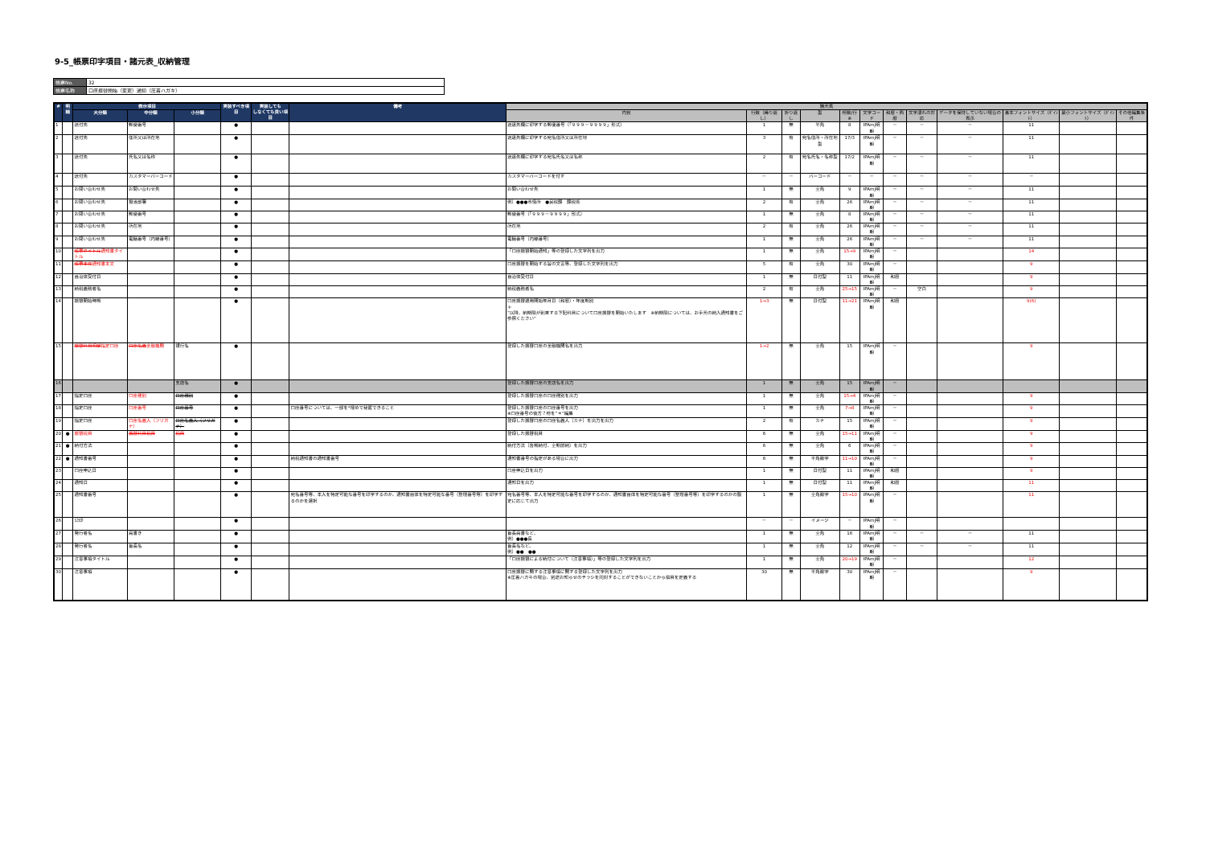9-5_帳票印字項目・諸元表_収納管理
| 帳票No. | 32 |
| 帳票名称 | 口座振替開始（変更）通知（圧着ハガキ） |
| # | 明細 | 表示項目 | | | 実装すべき項目 | 実装しても しなくても良い項目 | 備考 | 諸元表 | | | | | | | | | | | |
| --- | --- | --- | --- | --- | --- | --- | --- | --- | --- | --- | --- | --- | --- | --- | --- | --- | --- | --- | --- |
| | | 大分類 | 中分類 | 小分類 | | | | 内容 | 行数（繰り返し） | 折り返し | 型 | 桁数/行※ | 文字コード | 和暦・西暦 | 文字溢れの対応 | データを保持していない場合の表示 | 基本フォントサイズ（ﾎﾟｲﾝﾄ） | 最小フォントサイズ（ﾎﾟｲﾝﾄ） | その他編集条件 |
| 1 | | 送付先 | 郵便番号 | | ● | | | 送達先欄に印字する郵便番号（「９９９－９９９９」形式） | 1 | 無 | 半角 | 8 | IPAmj明朝 | － | － | － | 11 | | |
| 2 | | 送付先 | 住所又は所在地 | | ● | | | 送達先欄に印字する宛名住所又は所在地 | 3 | 有 | 宛名住所・所在地型 | 17/3 | IPAmj明朝 | － | － | － | 11 | | |
| 3 | | 送付先 | 氏名又は名称 | | ● | | | 送達先欄に印字する宛名氏名又は名称 | 2 | 有 | 宛名氏名・名称型 | 17/2 | IPAmj明朝 | － | － | － | 11 | | |
| 4 | | 送付先 | カスタマーバーコード | | ● | | | カスタマーバーコードを付す | － | － | バーコード | － | － | － | － | － | － | | |
| 5 | | お問い合わせ先 | お問い合わせ先 | | ● | | | お問い合わせ先 | 1 | 無 | 全角 | 9 | IPAmj明朝 | － | － | － | 11 | | |
| 6 | | お問い合わせ先 | 担当部署 | | ● | | | 例）●●●市役所 ●民税課 課税係 | 2 | 有 | 全角 | 26 | IPAmj明朝 | － | － | － | 11 | | |
| 7 | | お問い合わせ先 | 郵便番号 | | ● | | | 郵便番号（「９９９－９９９９」形式） | 1 | 無 | 全角 | 8 | IPAmj明朝 | － | － | － | 11 | | |
| 8 | | お問い合わせ先 | 所在地 | | ● | | | 所在地 | 2 | 有 | 全角 | 26 | IPAmj明朝 | － | － | － | 11 | | |
| 9 | | お問い合わせ先 | 電話番号（内線番号） | | ● | | | 電話番号（内線番号） | 1 | 無 | 全角 | 26 | IPAmj明朝 | － | － | － | 11 | | |
| 10 | | 帳票タイトル 通知書タイトル | | | ● | | | 「口座振替開始通知」等の登録した文字列を出力 | 1 | 無 | 全角 | 15→9 | IPAmj明朝 | － | | | 14 | | |
| 11 | | 帳票本文 通知書本文 | | | ● | | | 口座振替を開始する旨の文言等、登録した文字列を出力 | 5 | 有 | 全角 | 30 | IPAmj明朝 | － | | | 9 | | |
| 12 | | 自治体受付日 | | | ● | | | 自治体受付日 | 1 | 無 | 日付型 | 11 | IPAmj明朝 | 和暦 | | | 9 | | |
| 13 | | 納税義務者名 | | | ● | | | 納税義務者名 | 2 | 有 | 全角 | 25→15 | IPAmj明朝 | － | 空白 | | 9 | | |
| 14 | | 振替開始時期 | | | ● | | | 口座振替適用開始年月日（和暦）・年度期別 ＋ ”以降、納期限が到来する下記科目について口座振替を開始いたします ※納期限については、お手元の納入通知書をご参照ください” | 1→3 | 無 | 日付型 | 11→21 | IPAmj明朝 | 和暦 | | | 9(6) | | |
| 15 | | 振替科目明細 指定口座 | 口座名義 金融機関 | 銀行名 | ● | | | 登録した振替口座の金融機関名を出力 | 1→2 | 無 | 全角 | 15 | IPAmj明朝 | － | | | 9 | | |
| 16 | | | | 支店名 | ● | | | 登録した振替口座の支店名を出力 | 1 | 無 | 全角 | 15 | IPAmj明朝 | － | | | | | |
| 17 | | 指定口座 | 口座種別 | 口座種別 | ● | | | 登録した振替口座の口座種別を出力 | 1 | 無 | 全角 | 15→4 | IPAmj明朝 | － | | | 9 | | |
| 18 | | 指定口座 | 口座番号 | 口座番号 | ● | | 口座番号については、一部を*埋めで秘匿できること | 登録した振替口座の口座番号を出力 ※口座番号の後方？桁を”＊”編集 | 1 | 無 | 全角 | 7→8 | IPAmj明朝 | － | | | 9 | | |
| 19 | | 指定口座 | 口座名義人（フリガナ） | 口座名義人（フリガナ） | ● | | | 登録した振替口座の口座名義人（カナ）を出力を出力 | 2 | 有 | カナ | 15 | IPAmj明朝 | － | | | 9 | | |
| 20 | ● | 振替税目 | 振替科目税目 | 税目 | ● | | | 登録した振替税目 | 6 | 無 | 全角 | 15→11 | IPAmj明朝 | － | | | 9 | | |
| 21 | ● | 納付方法 | | | ● | | | 納付方法（各期納付、全期前納）を出力 | 6 | 無 | 全角 | 6 | IPAmj明朝 | － | | | 9 | | |
| 22 | ● | 通知書番号 | | | ● | | 納税通知書の通知書番号 | 通知書番号の指定がある場合に出力 | 6 | 無 | 半角数字 | 11→10 | IPAmj明朝 | － | | | 9 | | |
| 23 | | 口座申込日 | | | ● | | | 口座申込日を出力 | 1 | 無 | 日付型 | 11 | IPAmj明朝 | 和暦 | | | 9 | | |
| 24 | | 通知日 | | | ● | | | 通知日を出力 | 1 | 無 | 日付型 | 11 | IPAmj明朝 | 和暦 | | | 11 | | |
| 25 | | 通知書番号 | | | ● | | 宛名番号等、本人を特定可能な番号を印字するのか、通知書自体を特定可能な番号（整理番号等）を印字するのかを選択 | 宛名番号等、本人を特定可能な番号を印字するのか、通知書自体を特定可能な番号（整理番号等）を印字するのかの設定に応じて出力 | 1 | 無 | 全角数字 | 15→10 | IPAmj明朝 | － | | | 11 | | |
| 26 | | 公印 | | | ● | | | | － | － | イメージ | － | IPAmj明朝 | － | | | | | |
| 27 | | 発行者名 | 肩書き | | ● | | | 首長肩書など。 例）●●●長 | 1 | 無 | 全角 | 16 | IPAmj明朝 | － | － | － | 11 | | |
| 28 | | 発行者名 | 首長名 | | ● | | | 首長名など。 例）●● ●● | 1 | 無 | 全角 | 12 | IPAmj明朝 | － | － | － | 11 | | |
| 29 | | 注意事項タイトル | | | ● | | | 「口座振替による納付について（注意事項）」等の登録した文字列を出力 | 1 | 無 | 全角 | 20→19 | IPAmj明朝 | － | | | 12 | | |
| 30 | | 注意事項 | | | ● | | | 口座振替に関する注意事項に関する登録した文字列を出力 ※圧着ハガキの場合、別途お知らせのチラシを同封することができないことから項目を定義する | 30 | 無 | 半角数字 | 30 | IPAmj明朝 | － | | | 9 | | |